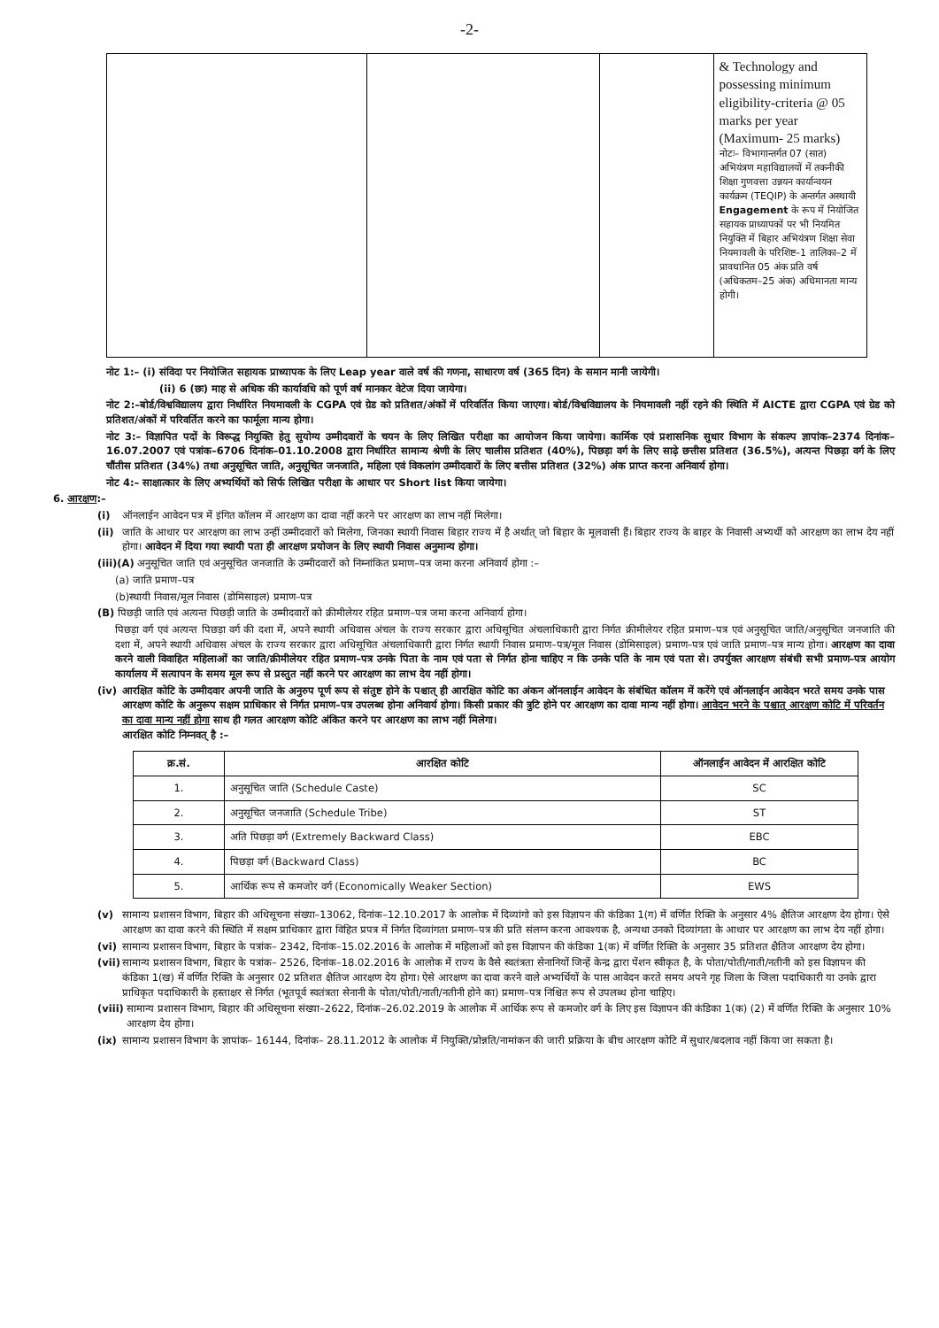-2-
| | | | & Technology and possessing minimum eligibility-criteria @ 05 marks per year (Maximum- 25 marks) नोटः– विभागान्तर्गत 07 (सात) अभियंत्रण महाविद्यालयों में तकनीकी शिक्षा गुणवत्ता उन्नयन कार्यान्वयन कार्यक्रम (TEQIP) के अन्तर्गत अस्थायी Engagement के रूप में नियोजित सहायक प्राध्यापकों पर भी नियमित नियुक्ति में बिहार अभियंत्रण शिक्षा सेवा नियमावली के परिशिष्ट–1 तालिका–2 में प्रावधानित 05 अंक प्रति वर्ष (अधिकतम–25 अंक) अधिमानता मान्य होगी। |
नोट 1:– (i) संविदा पर नियोजित सहायक प्राध्यापक के लिए Leap year वाले वर्ष की गणना, साधारण वर्ष (365 दिन) के समान मानी जायेगी।
(ii) 6 (छः) माह से अधिक की कार्यावधि को पूर्ण वर्ष मानकर वेटेज दिया जायेगा।
नोट 2:–बोर्ड/विश्वविद्यालय द्वारा निर्धारित नियमावली के CGPA एवं ग्रेड को प्रतिशत/अंकों में परिवर्तित किया जाएगा। बोर्ड/विश्वविद्यालय के नियमावली नहीं रहने की स्थिति में AICTE द्वारा CGPA एवं ग्रेड को प्रतिशत/अंकों में परिवर्तित करने का फार्मूला मान्य होगा।
नोट 3:– विज्ञापित पदों के विरूद्ध नियुक्ति हेतु सुयोग्य उम्मीदवारों के चयन के लिए लिखित परीक्षा का आयोजन किया जायेगा। कार्मिक एवं प्रशासनिक सुधार विभाग के संकल्प ज्ञापांक–2374 दिनांक–16.07.2007 एवं पत्रांक–6706 दिनांक–01.10.2008 द्वारा निर्धारित सामान्य श्रेणी के लिए चालीस प्रतिशत (40%), पिछड़ा वर्ग के लिए साढ़े छत्तीस प्रतिशत (36.5%), अत्यन्त पिछड़ा वर्ग के लिए चौंतीस प्रतिशत (34%) तथा अनुसूचित जाति, अनुसूचित जनजाति, महिला एवं विकलांग उम्मीदवारों के लिए बत्तीस प्रतिशत (32%) अंक प्राप्त करना अनिवार्य होगा।
नोट 4:– साक्षात्कार के लिए अभ्यर्थियों को सिर्फ लिखित परीक्षा के आधार पर Short list किया जायेगा।
6. आरक्षण:–
(i) ऑनलाईन आवेदन पत्र में इंगित कॉलम में आरक्षण का दावा नहीं करने पर आरक्षण का लाभ नहीं मिलेगा।
(ii) जाति के आधार पर आरक्षण का लाभ उन्हीं उम्मीदवारों को मिलेगा, जिनका स्थायी निवास बिहार राज्य में है अर्थात् जो बिहार के मूलवासी हैं। बिहार राज्य के बाहर के निवासी अभ्यर्थी को आरक्षण का लाभ देय नहीं होगा। आवेदन में दिया गया स्थायी पता ही आरक्षण प्रयोजन के लिए स्थायी निवास अनुमान्य होगा।
(iii)(A) अनुसूचित जाति एवं अनुसूचित जनजाति के उम्मीदवारों को निम्नांकित प्रमाण–पत्र जमा करना अनिवार्य होगा :–
(a) जाति प्रमाण–पत्र
(b)स्थायी निवास/मूल निवास (डोमिसाइल) प्रमाण–पत्र
(B) पिछड़ी जाति एवं अत्यन्त पिछड़ी जाति के उम्मीदवारों को क्रीमीलेयर रहित प्रमाण–पत्र जमा करना अनिवार्य होगा।
पिछड़ा वर्ग एवं अत्यन्त पिछड़ा वर्ग की दशा में, अपने स्थायी अधिवास अंचल के राज्य सरकार द्वारा अधिसूचित अंचलाधिकारी द्वारा निर्गत क्रीमीलेयर रहित प्रमाण–पत्र एवं अनुसूचित जाति/अनुसूचित जनजाति की दशा में, अपने स्थायी अधिवास अंचल के राज्य सरकार द्वारा अधिसूचित अंचलाधिकारी द्वारा निर्गत स्थायी निवास प्रमाण–पत्र/मूल निवास (डोमिसाइल) प्रमाण–पत्र एवं जाति प्रमाण–पत्र मान्य होगा। आरक्षण का दावा करने वाली विवाहित महिलाओं का जाति/क्रीमीलेयर रहित प्रमाण–पत्र उनके पिता के नाम एवं पता से निर्गत होना चाहिए न कि उनके पति के नाम एवं पता से। उपर्युक्त आरक्षण संबंधी सभी प्रमाण–पत्र आयोग कार्यालय में सत्यापन के समय मूल रूप से प्रस्तुत नहीं करने पर आरक्षण का लाभ देय नहीं होगा।
(iv) आरक्षित कोटि के उम्मीदवार अपनी जाति के अनुरुप पूर्ण रूप से संतुष्ट होने के पश्चात् ही आरक्षित कोटि का अंकन ऑनलाईन आवेदन के संबंधित कॉलम में करेंगे एवं ऑनलाईन आवेदन भरते समय उनके पास आरक्षण कोटि के अनुरूप सक्षम प्राधिकार से निर्गत प्रमाण–पत्र उपलब्ध होना अनिवार्य होगा। किसी प्रकार की त्रुटि होने पर आरक्षण का दावा मान्य नहीं होगा। आवेदन भरने के पश्चात् आरक्षण कोटि में परिवर्तन का दावा मान्य नहीं होगा साथ ही गलत आरक्षण कोटि अंकित करने पर आरक्षण का लाभ नहीं मिलेगा।
आरक्षित कोटि निम्नवत् है :–
| क्र.सं. | आरक्षित कोटि | ऑनलाईन आवेदन में आरक्षित कोटि |
| --- | --- | --- |
| 1. | अनुसूचित जाति (Schedule Caste) | SC |
| 2. | अनुसूचित जनजाति (Schedule Tribe) | ST |
| 3. | अति पिछड़ा वर्ग (Extremely Backward Class) | EBC |
| 4. | पिछड़ा वर्ग (Backward Class) | BC |
| 5. | आर्थिक रूप से कमजोर वर्ग (Economically Weaker Section) | EWS |
(v) सामान्य प्रशासन विभाग, बिहार की अधिसूचना संख्या–13062, दिनांक–12.10.2017 के आलोक में दिव्यांगो को इस विज्ञापन की कंडिका 1(ग) में वर्णित रिक्ति के अनुसार 4% क्षैतिज आरक्षण देय होगा। ऐसे आरक्षण का दावा करने की स्थिति में सक्षम प्राधिकार द्वारा विहित प्रपत्र में निर्गत दिव्यांगता प्रमाण–पत्र की प्रति संलग्न करना आवश्यक है, अन्यथा उनको दिव्यांगता के आधार पर आरक्षण का लाभ देय नहीं होगा।
(vi) सामान्य प्रशासन विभाग, बिहार के पत्रांक– 2342, दिनांक–15.02.2016 के आलोक में महिलाओं को इस विज्ञापन की कंडिका 1(क) में वर्णित रिक्ति के अनुसार 35 प्रतिशत क्षैतिज आरक्षण देय होगा।
(vii) सामान्य प्रशासन विभाग, बिहार के पत्रांक– 2526, दिनांक–18.02.2016 के आलोक में राज्य के वैसे स्वतंत्रता सेनानियों जिन्हें केन्द्र द्वारा पेंशन स्वीकृत है, के पोता/पोती/नाती/नतीनी को इस विज्ञापन की कंडिका 1(ख) में वर्णित रिक्ति के अनुसार 02 प्रतिशत क्षैतिज आरक्षण देय होगा। ऐसे आरक्षण का दावा करने वाले अभ्यर्थियों के पास आवेदन करते समय अपने गृह जिला के जिला पदाधिकारी या उनके द्वारा प्राधिकृत पदाधिकारी के हस्ताक्षर से निर्गत (भूतपूर्व स्वतंत्रता सेनानी के पोता/पोती/नाती/नतीनी होने का) प्रमाण–पत्र निश्चित रूप से उपलब्ध होना चाहिए।
(viii) सामान्य प्रशासन विभाग, बिहार की अधिसूचना संख्या–2622, दिनांक–26.02.2019 के आलोक में आर्थिक रूप से कमजोर वर्ग के लिए इस विज्ञापन की कंडिका 1(क) (2) में वर्णित रिक्ति के अनुसार 10% आरक्षण देय होगा।
(ix) सामान्य प्रशासन विभाग के ज्ञापांक– 16144, दिनांक– 28.11.2012 के आलोक में नियुक्ति/प्रोन्नति/नामांकन की जारी प्रक्रिया के बीच आरक्षण कोटि में सुधार/बदलाव नहीं किया जा सकता है।